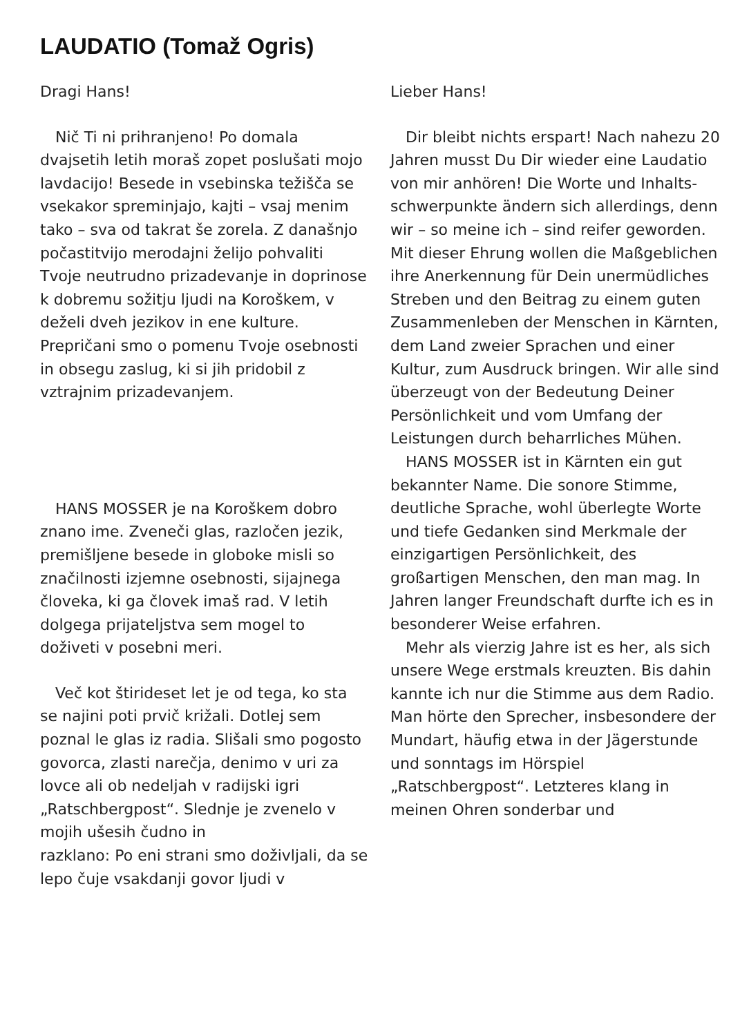LAUDATIO (Tomaž Ogris)
Dragi Hans!
Nič Ti ni prihranjeno! Po domala dvajsetih letih moraš zopet poslušati mojo lavdacijo! Besede in vsebinska težišča se vsekakor spreminjajo, kajti – vsaj menim tako – sva od takrat še zorela. Z današnjo počastitvijo merodajni želijo pohvaliti Tvoje neutrudno prizadevanje in doprinose k dobremu sožitju ljudi na Koroškem, v deželi dveh jezikov in ene kulture. Prepričani smo o pomenu Tvoje osebnosti in obsegu zaslug, ki si jih pridobil z vztrajnim prizadevanjem.
HANS MOSSER je na Koroškem dobro znano ime. Zveneči glas, razločen jezik, premišljene besede in globoke misli so značilnosti izjemne osebnosti, sijajnega človeka, ki ga človek imaš rad. V letih dolgega prijateljstva sem mogel to doživeti v posebni meri.
Več kot štirideset let je od tega, ko sta se najini poti prvič križali. Dotlej sem poznal le glas iz radia. Slišali smo pogosto govorca, zlasti narečja, denimo v uri za lovce ali ob nedeljah v radijski igri „Ratschbergpost“. Slednje je zvenelo v mojih ušesih čudno in
razklano: Po eni strani smo doživljali, da se lepo čuje vsakdanji govor ljudi v
Lieber Hans!
Dir bleibt nichts erspart! Nach nahezu 20 Jahren musst Du Dir wieder eine Laudatio von mir anhören! Die Worte und Inhalts-schwerpunkte ändern sich allerdings, denn wir – so meine ich – sind reifer geworden. Mit dieser Ehrung wollen die Maßgeblichen ihre Anerkennung für Dein unermüdliches Streben und den Beitrag zu einem guten Zusammenleben der Menschen in Kärnten, dem Land zweier Sprachen und einer Kultur, zum Ausdruck bringen. Wir alle sind überzeugt von der Bedeutung Deiner Persönlichkeit und vom Umfang der Leistungen durch beharrliches Mühen.
HANS MOSSER ist in Kärnten ein gut bekannter Name. Die sonore Stimme, deutliche Sprache, wohl überlegte Worte und tiefe Gedanken sind Merkmale der einzigartigen Persönlichkeit, des großartigen Menschen, den man mag. In Jahren langer Freundschaft durfte ich es in besonderer Weise erfahren.
Mehr als vierzig Jahre ist es her, als sich unsere Wege erstmals kreuzten. Bis dahin kannte ich nur die Stimme aus dem Radio. Man hörte den Sprecher, insbesondere der Mundart, häufig etwa in der Jägerstunde und sonntags im Hörspiel „Ratschbergpost“. Letzteres klang in meinen Ohren sonderbar und